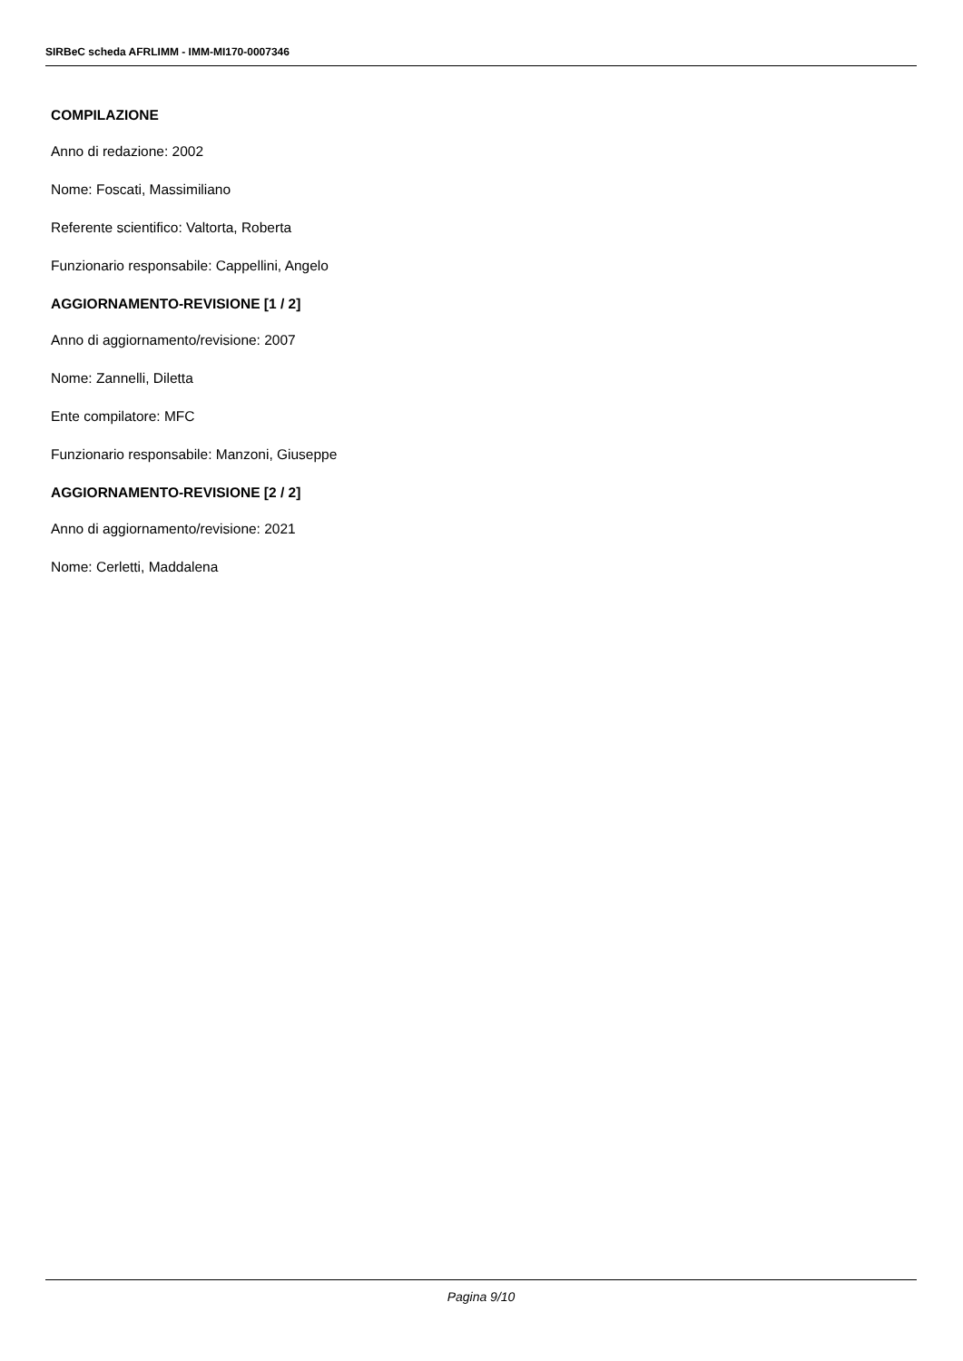SIRBeC scheda AFRLIMM - IMM-MI170-0007346
COMPILAZIONE
Anno di redazione: 2002
Nome: Foscati, Massimiliano
Referente scientifico: Valtorta, Roberta
Funzionario responsabile: Cappellini, Angelo
AGGIORNAMENTO-REVISIONE [1 / 2]
Anno di aggiornamento/revisione: 2007
Nome: Zannelli, Diletta
Ente compilatore: MFC
Funzionario responsabile: Manzoni, Giuseppe
AGGIORNAMENTO-REVISIONE [2 / 2]
Anno di aggiornamento/revisione: 2021
Nome: Cerletti, Maddalena
Pagina 9/10